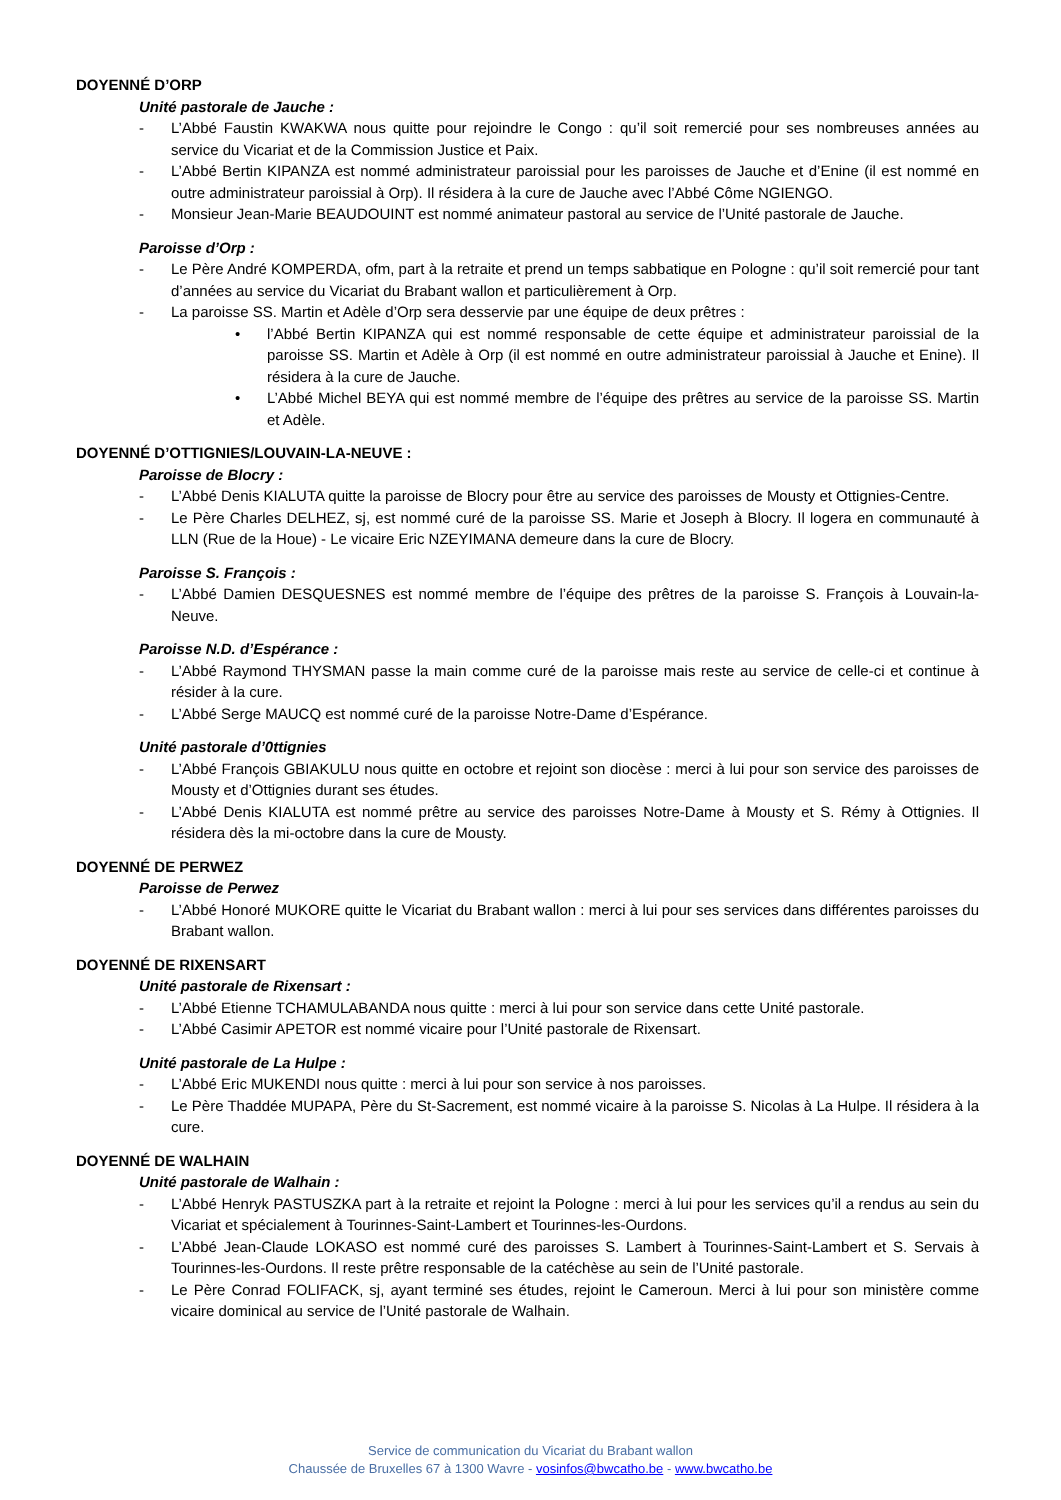DOYENNÉ D’ORP
Unité pastorale de Jauche :
- L’Abbé Faustin KWAKWA nous quitte pour rejoindre le Congo : qu’il soit remercié pour ses nombreuses années au service du Vicariat et de la Commission Justice et Paix.
- L’Abbé Bertin KIPANZA est nommé administrateur paroissial pour les paroisses de Jauche et d’Enine (il est nommé en outre administrateur paroissial à Orp). Il résidera à la cure de Jauche avec l’Abbé Côme NGIENGO.
- Monsieur Jean-Marie BEAUDOUINT est nommé animateur pastoral au service de l’Unité pastorale de Jauche.
Paroisse d’Orp :
- Le Père André KOMPERDA, ofm, part à la retraite et prend un temps sabbatique en Pologne : qu’il soit remercié pour tant d’années au service du Vicariat du Brabant wallon et particulièrement à Orp.
- La paroisse SS. Martin et Adèle d’Orp sera desservie par une équipe de deux prêtres :
• l’Abbé Bertin KIPANZA qui est nommé responsable de cette équipe et administrateur paroissial de la paroisse SS. Martin et Adèle à Orp (il est nommé en outre administrateur paroissial à Jauche et Enine). Il résidera à la cure de Jauche.
• L’Abbé Michel BEYA qui est nommé membre de l’équipe des prêtres au service de la paroisse SS. Martin et Adèle.
DOYENNÉ D’OTTIGNIES/LOUVAIN-LA-NEUVE :
Paroisse de Blocry :
- L’Abbé Denis KIALUTA quitte la paroisse de Blocry pour être au service des paroisses de Mousty et Ottignies-Centre.
- Le Père Charles DELHEZ, sj, est nommé curé de la paroisse SS. Marie et Joseph à Blocry. Il logera en communauté à LLN (Rue de la Houe) - Le vicaire Eric NZEYIMANA demeure dans la cure de Blocry.
Paroisse S. François :
- L’Abbé Damien DESQUESNES est nommé membre de l’équipe des prêtres de la paroisse S. François à Louvain-la-Neuve.
Paroisse N.D. d’Espérance :
- L’Abbé Raymond THYSMAN passe la main comme curé de la paroisse mais reste au service de celle-ci et continue à résider à la cure.
- L’Abbé Serge MAUCQ est nommé curé de la paroisse Notre-Dame d’Espérance.
Unité pastorale d’0ttignies
- L’Abbé François GBIAKULU nous quitte en octobre et rejoint son diocèse : merci à lui pour son service des paroisses de Mousty et d’Ottignies durant ses études.
- L’Abbé Denis KIALUTA est nommé prêtre au service des paroisses Notre-Dame à Mousty et S. Rémy à Ottignies. Il résidera dès la mi-octobre dans la cure de Mousty.
DOYENNÉ DE PERWEZ
Paroisse de Perwez
- L’Abbé Honoré MUKORE quitte le Vicariat du Brabant wallon : merci à lui pour ses services dans différentes paroisses du Brabant wallon.
DOYENNÉ DE RIXENSART
Unité pastorale de Rixensart :
- L’Abbé Etienne TCHAMULABANDA nous quitte : merci à lui pour son service dans cette Unité pastorale.
- L’Abbé Casimir APETOR est nommé vicaire pour l’Unité pastorale de Rixensart.
Unité pastorale de La Hulpe :
- L’Abbé Eric MUKENDI nous quitte : merci à lui pour son service à nos paroisses.
- Le Père Thaddée MUPAPA, Père du St-Sacrement, est nommé vicaire à la paroisse S. Nicolas à La Hulpe. Il résidera à la cure.
DOYENNÉ DE WALHAIN
Unité pastorale de Walhain :
- L’Abbé Henryk PASTUSZKA part à la retraite et rejoint la Pologne : merci à lui pour les services qu’il a rendus au sein du Vicariat et spécialement à Tourinnes-Saint-Lambert et Tourinnes-les-Ourdons.
- L’Abbé Jean-Claude LOKASO est nommé curé des paroisses S. Lambert à Tourinnes-Saint-Lambert et S. Servais à Tourinnes-les-Ourdons. Il reste prêtre responsable de la catéchèse au sein de l’Unité pastorale.
- Le Père Conrad FOLIFACK, sj, ayant terminé ses études, rejoint le Cameroun. Merci à lui pour son ministère comme vicaire dominical au service de l’Unité pastorale de Walhain.
Service de communication du Vicariat du Brabant wallon
Chaussée de Bruxelles 67 à 1300 Wavre - vosinfos@bwcatho.be - www.bwcatho.be